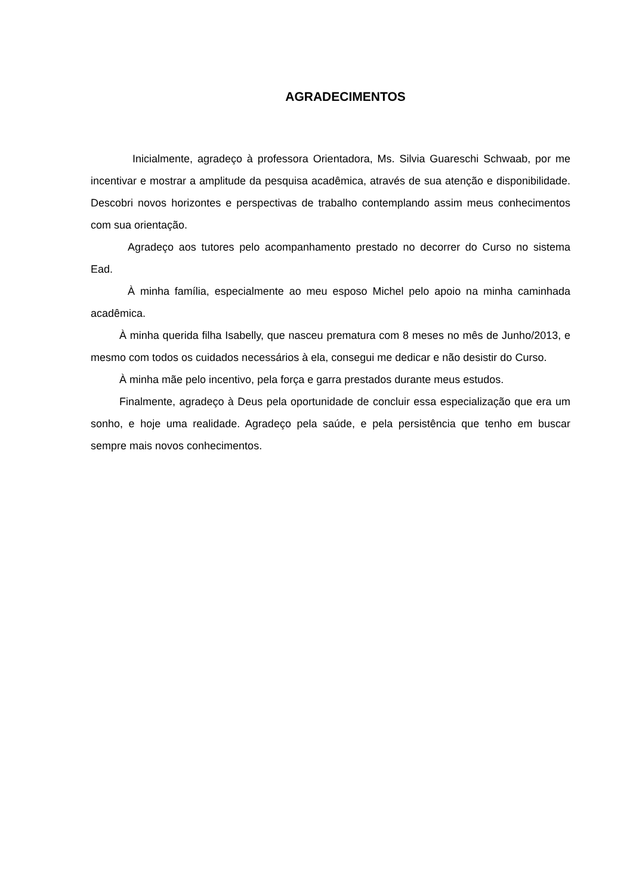AGRADECIMENTOS
Inicialmente, agradeço à professora Orientadora, Ms. Silvia Guareschi Schwaab, por me incentivar e mostrar a amplitude da pesquisa acadêmica, através de sua atenção e disponibilidade. Descobri novos horizontes e perspectivas de trabalho contemplando assim meus conhecimentos com sua orientação.
Agradeço aos tutores pelo acompanhamento prestado no decorrer do Curso no sistema Ead.
À minha família, especialmente ao meu esposo Michel pelo apoio na minha caminhada acadêmica.
À minha querida filha Isabelly, que nasceu prematura com 8 meses no mês de Junho/2013, e mesmo com todos os cuidados necessários à ela, consegui me dedicar e não desistir do Curso.
À minha mãe pelo incentivo, pela força e garra prestados durante meus estudos.
Finalmente, agradeço à Deus pela oportunidade de concluir essa especialização que era um sonho, e hoje uma realidade. Agradeço pela saúde, e pela persistência que tenho em buscar sempre mais novos conhecimentos.